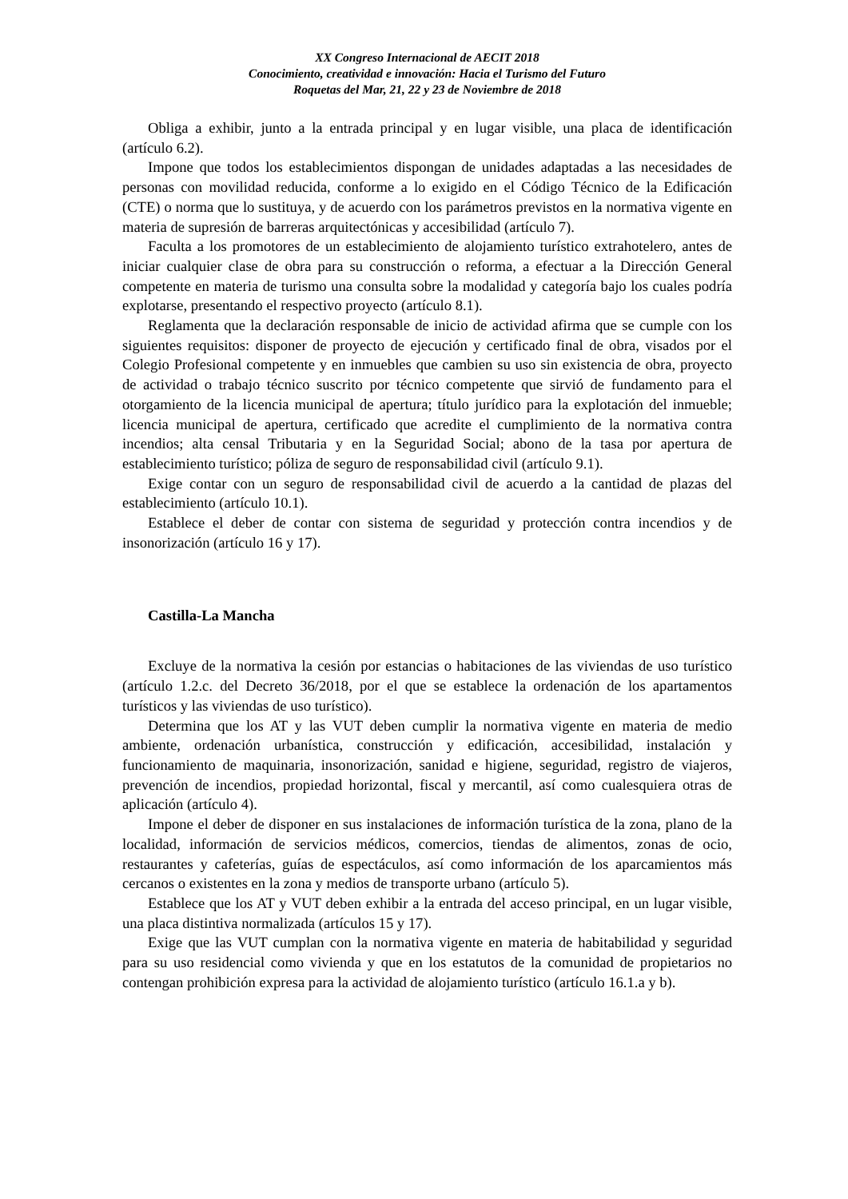XX Congreso Internacional de AECIT 2018
Conocimiento, creatividad e innovación: Hacia el Turismo del Futuro
Roquetas del Mar, 21, 22 y 23 de Noviembre de 2018
Obliga a exhibir, junto a la entrada principal y en lugar visible, una placa de identificación (artículo 6.2).
Impone que todos los establecimientos dispongan de unidades adaptadas a las necesidades de personas con movilidad reducida, conforme a lo exigido en el Código Técnico de la Edificación (CTE) o norma que lo sustituya, y de acuerdo con los parámetros previstos en la normativa vigente en materia de supresión de barreras arquitectónicas y accesibilidad (artículo 7).
Faculta a los promotores de un establecimiento de alojamiento turístico extrahotelero, antes de iniciar cualquier clase de obra para su construcción o reforma, a efectuar a la Dirección General competente en materia de turismo una consulta sobre la modalidad y categoría bajo los cuales podría explotarse, presentando el respectivo proyecto (artículo 8.1).
Reglamenta que la declaración responsable de inicio de actividad afirma que se cumple con los siguientes requisitos: disponer de proyecto de ejecución y certificado final de obra, visados por el Colegio Profesional competente y en inmuebles que cambien su uso sin existencia de obra, proyecto de actividad o trabajo técnico suscrito por técnico competente que sirvió de fundamento para el otorgamiento de la licencia municipal de apertura; título jurídico para la explotación del inmueble; licencia municipal de apertura, certificado que acredite el cumplimiento de la normativa contra incendios; alta censal Tributaria y en la Seguridad Social; abono de la tasa por apertura de establecimiento turístico; póliza de seguro de responsabilidad civil (artículo 9.1).
Exige contar con un seguro de responsabilidad civil de acuerdo a la cantidad de plazas del establecimiento (artículo 10.1).
Establece el deber de contar con sistema de seguridad y protección contra incendios y de insonorización (artículo 16 y 17).
Castilla-La Mancha
Excluye de la normativa la cesión por estancias o habitaciones de las viviendas de uso turístico (artículo 1.2.c. del Decreto 36/2018, por el que se establece la ordenación de los apartamentos turísticos y las viviendas de uso turístico).
Determina que los AT y las VUT deben cumplir la normativa vigente en materia de medio ambiente, ordenación urbanística, construcción y edificación, accesibilidad, instalación y funcionamiento de maquinaria, insonorización, sanidad e higiene, seguridad, registro de viajeros, prevención de incendios, propiedad horizontal, fiscal y mercantil, así como cualesquiera otras de aplicación (artículo 4).
Impone el deber de disponer en sus instalaciones de información turística de la zona, plano de la localidad, información de servicios médicos, comercios, tiendas de alimentos, zonas de ocio, restaurantes y cafeterías, guías de espectáculos, así como información de los aparcamientos más cercanos o existentes en la zona y medios de transporte urbano (artículo 5).
Establece que los AT y VUT deben exhibir a la entrada del acceso principal, en un lugar visible, una placa distintiva normalizada (artículos 15 y 17).
Exige que las VUT cumplan con la normativa vigente en materia de habitabilidad y seguridad para su uso residencial como vivienda y que en los estatutos de la comunidad de propietarios no contengan prohibición expresa para la actividad de alojamiento turístico (artículo 16.1.a y b).